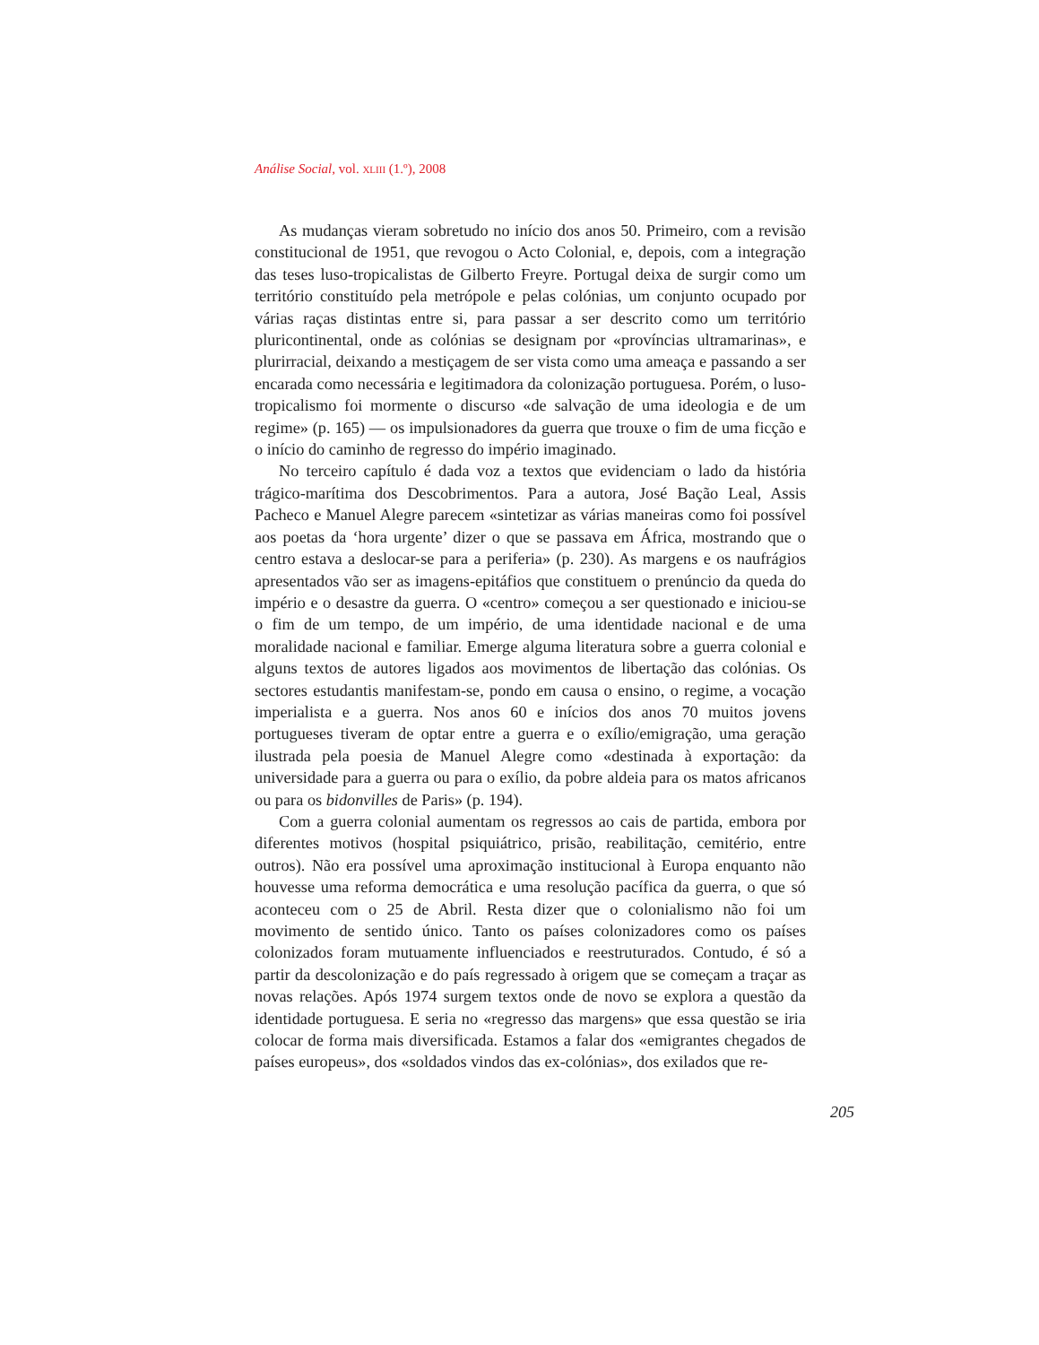Análise Social, vol. XLIII (1.º), 2008
As mudanças vieram sobretudo no início dos anos 50. Primeiro, com a revisão constitucional de 1951, que revogou o Acto Colonial, e, depois, com a integração das teses luso-tropicalistas de Gilberto Freyre. Portugal deixa de surgir como um território constituído pela metrópole e pelas colónias, um conjunto ocupado por várias raças distintas entre si, para passar a ser descrito como um território pluricontinental, onde as colónias se designam por «províncias ultramarinas», e plurirracial, deixando a mestiçagem de ser vista como uma ameaça e passando a ser encarada como necessária e legitimadora da colonização portuguesa. Porém, o luso-tropicalismo foi mormente o discurso «de salvação de uma ideologia e de um regime» (p. 165) — os impulsionadores da guerra que trouxe o fim de uma ficção e o início do caminho de regresso do império imaginado.
No terceiro capítulo é dada voz a textos que evidenciam o lado da história trágico-marítima dos Descobrimentos. Para a autora, José Bação Leal, Assis Pacheco e Manuel Alegre parecem «sintetizar as várias maneiras como foi possível aos poetas da ‘hora urgente’ dizer o que se passava em África, mostrando que o centro estava a deslocar-se para a periferia» (p. 230). As margens e os naufrágios apresentados vão ser as imagens-epitáfios que constituem o prenúncio da queda do império e o desastre da guerra. O «centro» começou a ser questionado e iniciou-se o fim de um tempo, de um império, de uma identidade nacional e de uma moralidade nacional e familiar. Emerge alguma literatura sobre a guerra colonial e alguns textos de autores ligados aos movimentos de libertação das colónias. Os sectores estudantis manifestam-se, pondo em causa o ensino, o regime, a vocação imperialista e a guerra. Nos anos 60 e inícios dos anos 70 muitos jovens portugueses tiveram de optar entre a guerra e o exílio/emigração, uma geração ilustrada pela poesia de Manuel Alegre como «destinada à exportação: da universidade para a guerra ou para o exílio, da pobre aldeia para os matos africanos ou para os bidonvilles de Paris» (p. 194).
Com a guerra colonial aumentam os regressos ao cais de partida, embora por diferentes motivos (hospital psiquiátrico, prisão, reabilitação, cemitério, entre outros). Não era possível uma aproximação institucional à Europa enquanto não houvesse uma reforma democrática e uma resolução pacífica da guerra, o que só aconteceu com o 25 de Abril. Resta dizer que o colonialismo não foi um movimento de sentido único. Tanto os países colonizadores como os países colonizados foram mutuamente influenciados e reestruturados. Contudo, é só a partir da descolonização e do país regressado à origem que se começam a traçar as novas relações. Após 1974 surgem textos onde de novo se explora a questão da identidade portuguesa. E seria no «regresso das margens» que essa questão se iria colocar de forma mais diversificada. Estamos a falar dos «emigrantes chegados de países europeus», dos «soldados vindos das ex-colónias», dos exilados que re-
205